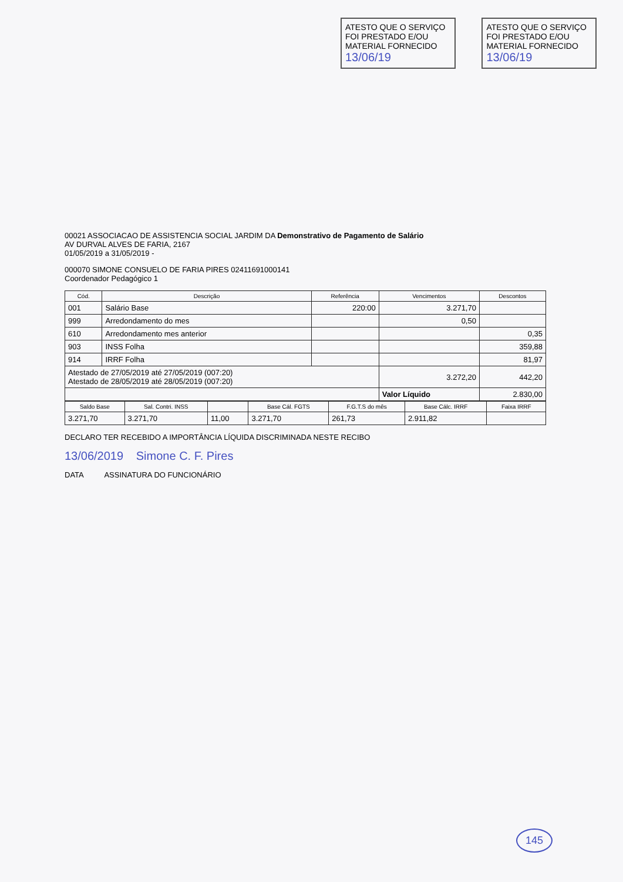ATESTO QUE O SERVIÇO FOI PRESTADO E/OU MATERIAL FORNECIDO 13/06/19
ATESTO QUE O SERVIÇO FOI PRESTADO E/OU MATERIAL FORNECIDO 13/06/19
00021 ASSOCIACAO DE ASSISTENCIA SOCIAL JARDIM DA Demonstrativo de Pagamento de Salário
AV DURVAL ALVES DE FARIA, 2167
01/05/2019 a 31/05/2019 -
000070 SIMONE CONSUELO DE FARIA PIRES 02411691000141
Coordenador Pedagógico 1
| Cód. | Descrição | Referência | Vencimentos | Descontos |
| --- | --- | --- | --- | --- |
| 001 | Salário Base | 220:00 | 3.271,70 | |
| 999 | Arredondamento do mes | | 0,50 | |
| 610 | Arredondamento mes anterior | | | 0,35 |
| 903 | INSS Folha | | | 359,88 |
| 914 | IRRF Folha | | | 81,97 |
| Atestado de 27/05/2019 até 27/05/2019 (007:20) Atestado de 28/05/2019 até 28/05/2019 (007:20) | | | 3.272,20 | 442,20 |
| | | | Valor Líquido | 2.830,00 |
| Saldo Base | Sal. Contri. INSS | | Base Cál. FGTS | F.G.T.S do mês | Base Cálc. IRRF | Faixa IRRF |
| --- | --- | --- | --- | --- | --- | --- |
| 3.271,70 | 3.271,70 | 11,00 | 3.271,70 | 261,73 | 2.911,82 | |
DECLARO TER RECEBIDO A IMPORTÂNCIA LÍQUIDA DISCRIMINADA NESTE RECIBO
13/06/2019 Simone C. F. Pires
DATA ASSINATURA DO FUNCIONÁRIO
145